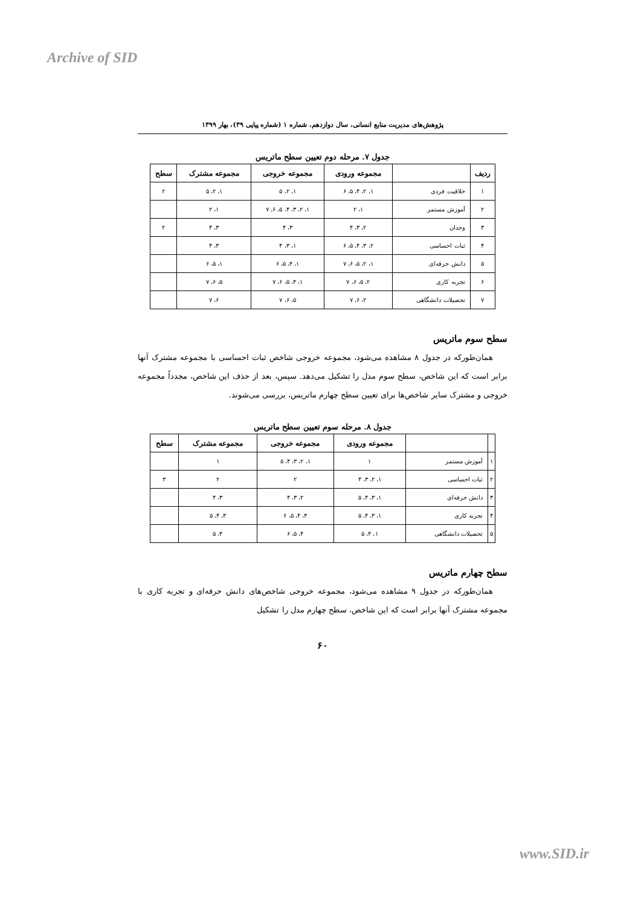Archive of SID
پژوهش‌های مدیریت منابع انسانی، سال دوازدهم، شماره ۱ (شماره پیاپی ۳۹)، بهار ۱۳۹۹
جدول ۷. مرحله دوم تعیین سطح ماتریس
| ردیف | | مجموعه ورودی | مجموعه خروجی | مجموعه مشترک | سطح |
| --- | --- | --- | --- | --- | --- |
| ۱ | خلاقیت فردی | ۱، ۲، ۴، ۵، ۶ | ۱، ۲، ۵ | ۱، ۲، ۵ | ۲ |
| ۲ | آموزش مستمر | ۱، ۲ | ۱، ۲، ۳، ۴، ۵، ۶، ۷ | ۱، ۲ | |
| ۳ | وجدان | ۲، ۳، ۴ | ۳، ۴ | ۳، ۴ | ۲ |
| ۴ | ثبات احساسی | ۲، ۳، ۴، ۵، ۶ | ۱، ۳، ۴ | ۳، ۴ | |
| ۵ | دانش حرفه‌ای | ۱، ۲، ۵، ۶، ۷ | ۱، ۴، ۵، ۶ | ۱، ۵، ۶ | |
| ۶ | تجربه کاری | ۲، ۵، ۶، ۷ | ۱، ۴، ۵، ۶، ۷ | ۵، ۶، ۷ | |
| ۷ | تحصیلات دانشگاهی | ۲، ۶، ۷ | ۵، ۶، ۷ | ۶، ۷ | |
سطح سوم ماتریس
همان‌طورکه در جدول ۸ مشاهده می‌شود، مجموعه خروجی شاخص ثبات احساسی با مجموعه مشترک آنها برابر است که این شاخص، سطح سوم مدل را تشکیل می‌دهد. سپس، بعد از حذف این شاخص، مجدداً مجموعه خروجی و مشترک سایر شاخص‌ها برای تعیین سطح چهارم ماتریس، بررسی می‌شوند.
جدول ۸. مرحله سوم تعیین سطح ماتریس
| | | مجموعه ورودی | مجموعه خروجی | مجموعه مشترک | سطح |
| --- | --- | --- | --- | --- | --- |
| ۱ | آموزش مستمر | ۱ | ۱، ۲، ۳، ۴، ۵ | ۱ | |
| ۲ | ثبات احساسی | ۱، ۲، ۳، ۴ | ۲ | ۲ | ۳ |
| ۳ | دانش حرفه‌ای | ۱، ۳، ۴، ۵ | ۲، ۳، ۴ | ۳، ۴ | |
| ۴ | تجربه کاری | ۱، ۳، ۴، ۵ | ۳، ۴، ۵، ۶ | ۳، ۴، ۵ | |
| ۵ | تحصیلات دانشگاهی | ۱، ۴، ۵ | ۴، ۵، ۶ | ۴، ۵ | |
سطح چهارم ماتریس
همان‌طورکه در جدول ۹ مشاهده می‌شود، مجموعه خروجی شاخص‌های دانش حرفه‌ای و تجربه کاری با مجموعه مشترک آنها برابر است که این شاخص، سطح چهارم مدل را تشکیل
۶۰
www.SID.ir